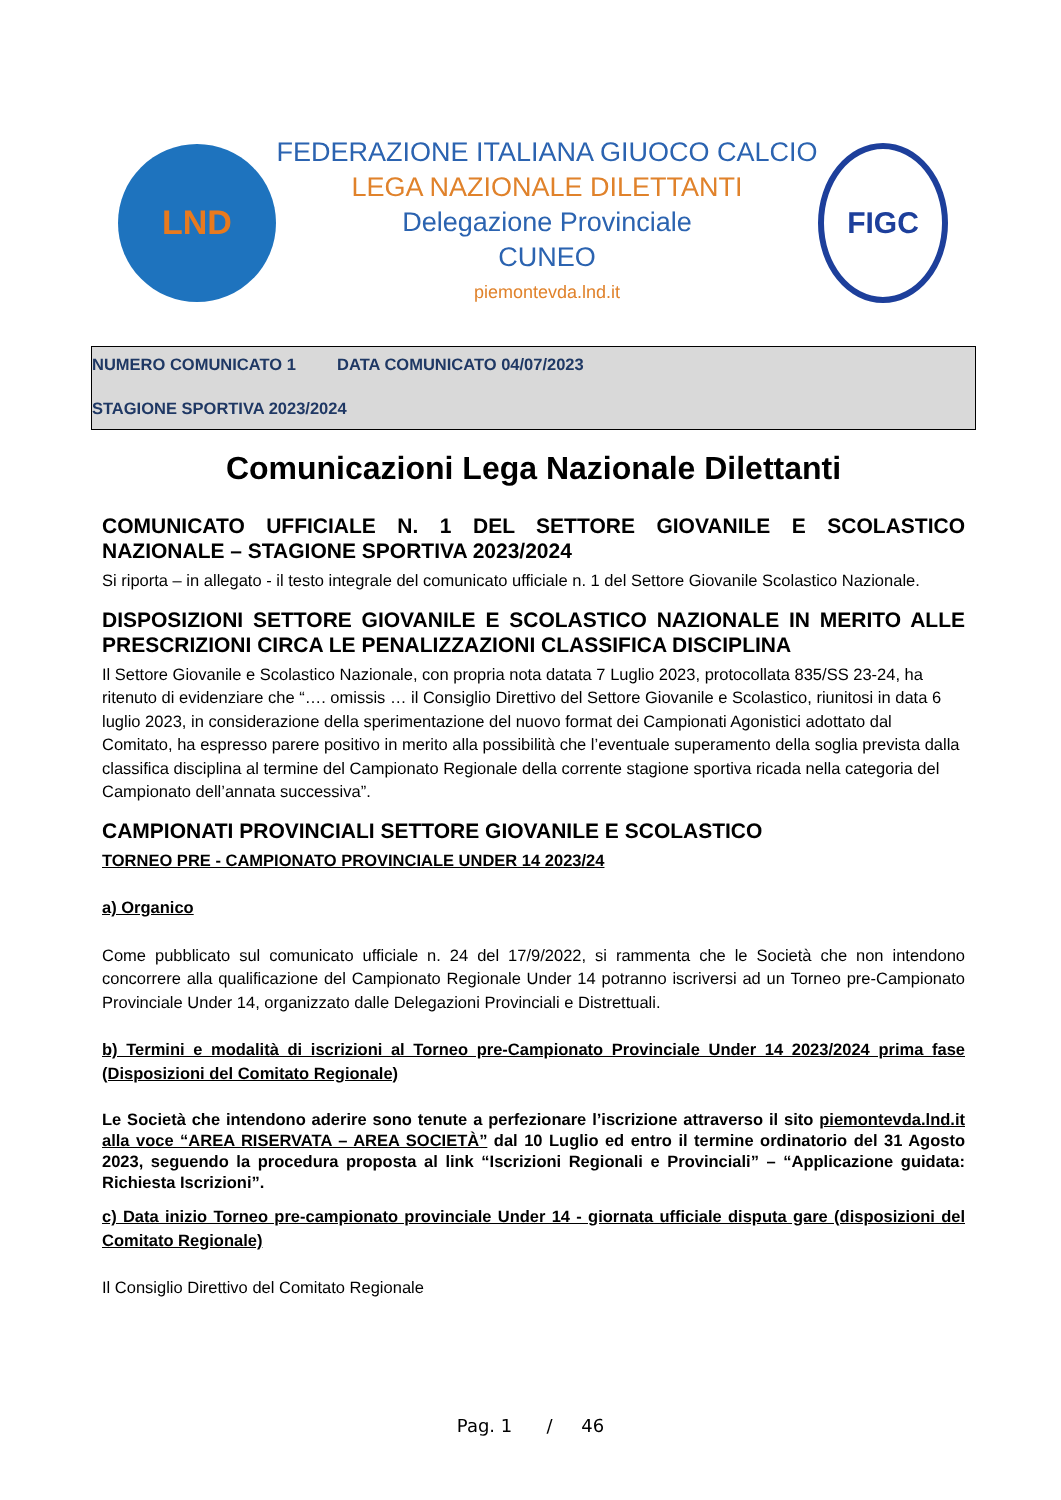LND
FEDERAZIONE ITALIANA GIUOCO CALCIO
LEGA NAZIONALE DILETTANTI
Delegazione Provinciale
CUNEO
piemontevda.lnd.it
FIGC
NUMERO COMUNICATO 1 DATA COMUNICATO 04/07/2023
STAGIONE SPORTIVA 2023/2024
Comunicazioni Lega Nazionale Dilettanti
COMUNICATO UFFICIALE N. 1 DEL SETTORE GIOVANILE E SCOLASTICO NAZIONALE – STAGIONE SPORTIVA 2023/2024
Si riporta – in allegato - il testo integrale del comunicato ufficiale n. 1 del Settore Giovanile Scolastico Nazionale.
DISPOSIZIONI SETTORE GIOVANILE E SCOLASTICO NAZIONALE IN MERITO ALLE PRESCRIZIONI CIRCA LE PENALIZZAZIONI CLASSIFICA DISCIPLINA
Il Settore Giovanile e Scolastico Nazionale, con propria nota datata 7 Luglio 2023, protocollata 835/SS 23-24, ha ritenuto di evidenziare che “…. omissis … il Consiglio Direttivo del Settore Giovanile e Scolastico, riunitosi in data 6 luglio 2023, in considerazione della sperimentazione del nuovo format dei Campionati Agonistici adottato dal Comitato, ha espresso parere positivo in merito alla possibilità che l’eventuale superamento della soglia prevista dalla classifica disciplina al termine del Campionato Regionale della corrente stagione sportiva ricada nella categoria del Campionato dell’annata successiva”.
CAMPIONATI PROVINCIALI SETTORE GIOVANILE E SCOLASTICO
TORNEO PRE - CAMPIONATO PROVINCIALE UNDER 14 2023/24
a) Organico
Come pubblicato sul comunicato ufficiale n. 24 del 17/9/2022, si rammenta che le Società che non intendono concorrere alla qualificazione del Campionato Regionale Under 14 potranno iscriversi ad un Torneo pre-Campionato Provinciale Under 14, organizzato dalle Delegazioni Provinciali e Distrettuali.
b) Termini e modalità di iscrizioni al Torneo pre-Campionato Provinciale Under 14 2023/2024 prima fase (Disposizioni del Comitato Regionale)
Le Società che intendono aderire sono tenute a perfezionare l’iscrizione attraverso il sito piemontevda.lnd.it alla voce “AREA RISERVATA – AREA SOCIETÀ” dal 10 Luglio ed entro il termine ordinatorio del 31 Agosto 2023, seguendo la procedura proposta al link “Iscrizioni Regionali e Provinciali” – “Applicazione guidata: Richiesta Iscrizioni”.
c) Data inizio Torneo pre-campionato provinciale Under 14 - giornata ufficiale disputa gare (disposizioni del Comitato Regionale)
Il Consiglio Direttivo del Comitato Regionale
Pag. 1 / 46